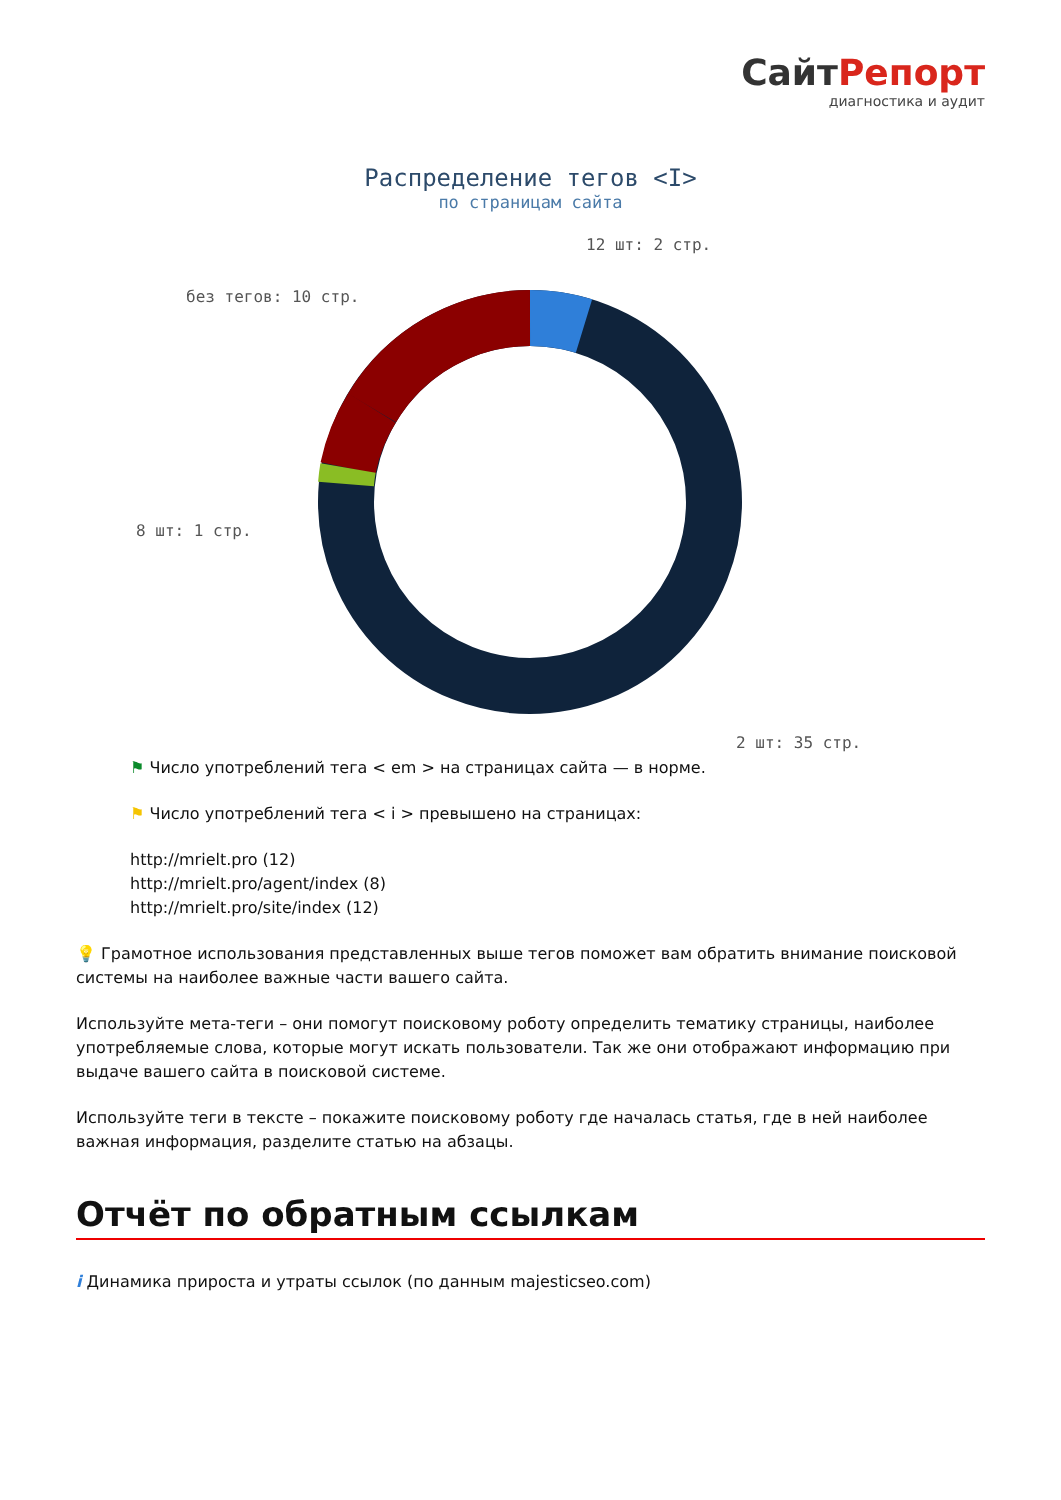СайтРепорт
диагностика и аудит
Распределение тегов <I>
по страницам сайта
12 шт: 2 стр.
без тегов: 10 стр.
8 шт: 1 стр.
2 шт: 35 стр.
⚑ Число употреблений тега < em > на страницах сайта — в норме.
⚑ Число употреблений тега < i > превышено на страницах:
http://mrielt.pro (12)
http://mrielt.pro/agent/index (8)
http://mrielt.pro/site/index (12)
💡 Грамотное использования представленных выше тегов поможет вам обратить внимание поисковой системы на наиболее важные части вашего сайта.
Используйте мета-теги – они помогут поисковому роботу определить тематику страницы, наиболее употребляемые слова, которые могут искать пользователи. Так же они отображают информацию при выдаче вашего сайта в поисковой системе.
Используйте теги в тексте – покажите поисковому роботу где началась статья, где в ней наиболее важная информация, разделите статью на абзацы.
Отчёт по обратным ссылкам
i Динамика прироста и утраты ссылок (по данным majesticseo.com)